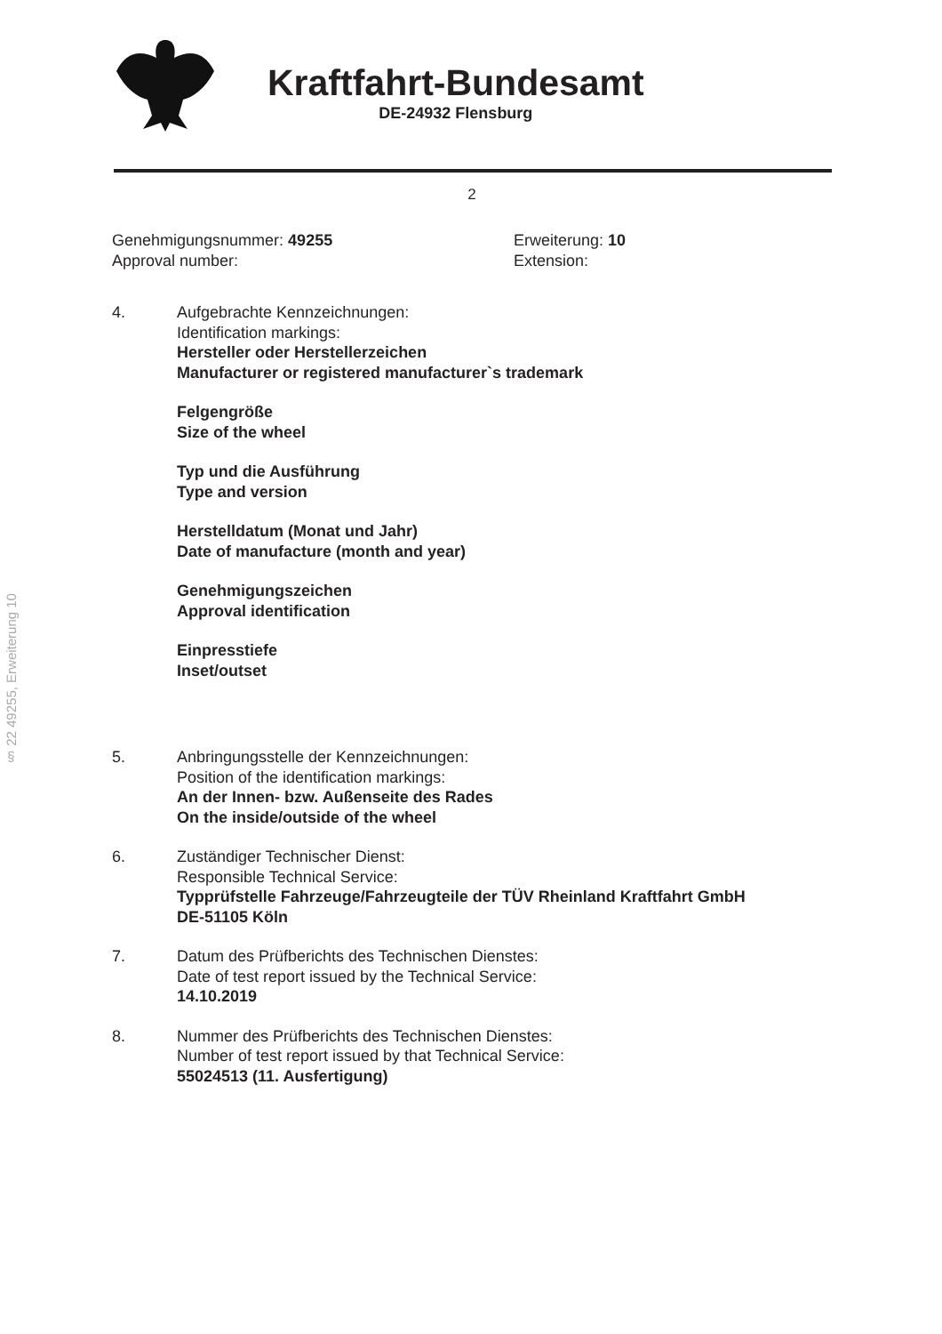§ 22 49255, Erweiterung 10
Kraftfahrt-Bundesamt
DE-24932 Flensburg
2
Genehmigungsnummer: 49255
Approval number:
Erweiterung: 10
Extension:
4. Aufgebrachte Kennzeichnungen:
Identification markings:
Hersteller oder Herstellerzeichen
Manufacturer or registered manufacturer`s trademark
Felgengröße
Size of the wheel
Typ und die Ausführung
Type and version
Herstelldatum (Monat und Jahr)
Date of manufacture (month and year)
Genehmigungszeichen
Approval identification
Einpresstiefe
Inset/outset
5. Anbringungsstelle der Kennzeichnungen:
Position of the identification markings:
An der Innen- bzw. Außenseite des Rades
On the inside/outside of the wheel
6. Zuständiger Technischer Dienst:
Responsible Technical Service:
Typprüfstelle Fahrzeuge/Fahrzeugteile der TÜV Rheinland Kraftfahrt GmbH
DE-51105 Köln
7. Datum des Prüfberichts des Technischen Dienstes:
Date of test report issued by the Technical Service:
14.10.2019
8. Nummer des Prüfberichts des Technischen Dienstes:
Number of test report issued by that Technical Service:
55024513 (11. Ausfertigung)